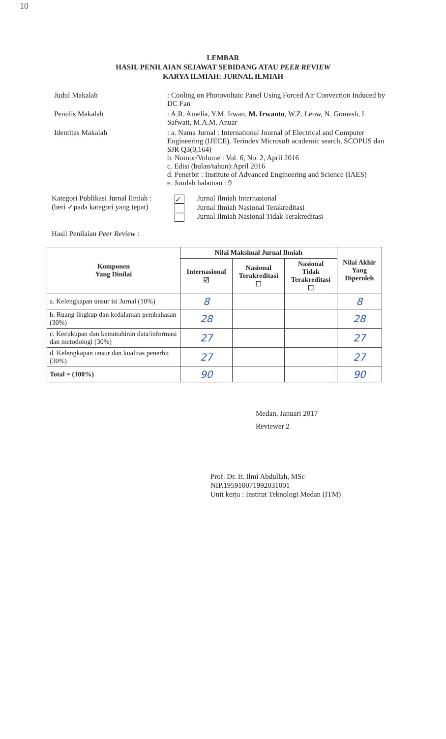10
LEMBAR
HASIL PENILAIAN SEJAWAT SEBIDANG ATAU PEER REVIEW
KARYA ILMIAH: JURNAL ILMIAH
Judul Makalah : Cooling on Photovoltaic Panel Using Forced Air Convection Induced by DC Fan
Penulis Makalah : A.R. Amelia, Y.M. Irwan, M. Irwanto, W.Z. Leow, N. Gomesh, I. Safwati, M.A.M. Anuar
Identitas Makalah : a. Nama Jurnal : International Journal of Electrical and Computer Engineering (IJECE). Terindex Microsoft academic search, SCOPUS dan SJR Q3(0,164)
b. Nomor/Volume : Vol. 6, No. 2, April 2016
c. Edisi (bulan/tahun):April 2016
d. Penerbit : Institute of Advanced Engineering and Science (IAES)
e. Jumlah halaman : 9
Kategori Publikasi Jurnal Ilmiah :
(beri ✓pada kategori yang tepat)
✓ Jurnal Ilmiah Internasional
Jurnal Ilmiah Nasional Terakreditasi
Jurnal Ilmiah Nasional Tidak Terakreditasi
Hasil Penilaian Peer Review :
| Komponen Yang Dinilai | Nilai Maksimal Jurnal Ilmiah | | | Nilai Akhir Yang Diperoleh |
| --- | --- | --- | --- | --- |
| | Internasional ☑ | Nasional Terakreditasi ☐ | Nasional Tidak Terakreditasi ☐ | |
| a. Kelengkapan unsur isi Jurnal (10%) | 8 | | | 8 |
| b. Ruang lingkup dan kedalaman pembahasan (30%) | 28 | | | 28 |
| c. Kecukupan dan kemutahiran data/informasi dan metodologi (30%) | 27 | | | 27 |
| d. Kelengkapan unsur dan kualitas penerbit (30%) | 27 | | | 27 |
| Total = (100%) | 90 | | | 90 |
Medan, Januari 2017
Reviewer 2
Prof. Dr. Ir. Ilmi Abdullah, MSc
NIP.195910071992031001
Unit kerja : Institut Teknologi Medan (ITM)